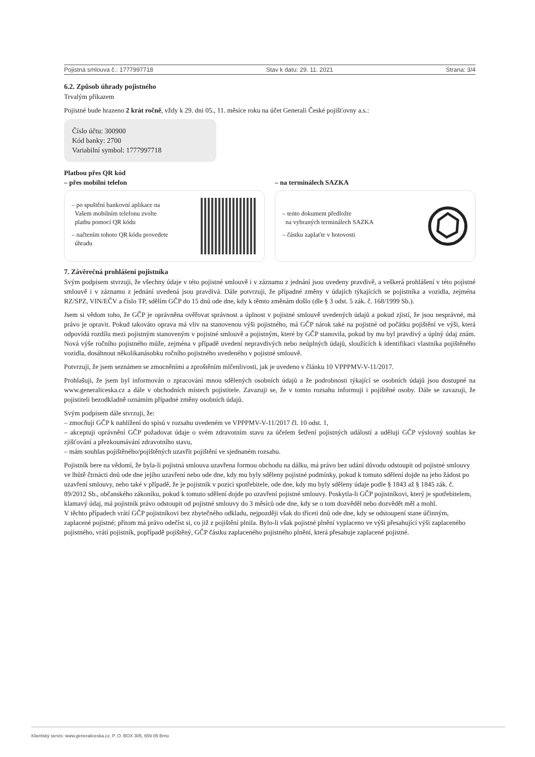Pojistná smlouva č.: 1777997718 Stav k datu: 29. 11. 2021 Strana: 3/4
6.2. Způsob úhrady pojistného
Trvalým příkazem
Pojistné bude hrazeno 2 krát ročně, vždy k 29. dni 05., 11. měsíce roku na účet Generali České pojišťovny a.s.:
Číslo účtu: 300900
Kód banky: 2700
Variabilní symbol: 1777997718
Platbou přes QR kód
– přes mobilní telefon – na terminálech SAZKA
– po spuštění bankovní aplikace na
Vašem mobilním telefonu zvolte
platbu pomocí QR kódu
– načtením tohoto QR kódu provedete
úhradu
– tento dokument předložte
na vybraných terminálech SAZKA
– částku zaplaťte v hotovosti
7. Závěrečná prohlášení pojistníka
Svým podpisem stvrzuji, že všechny údaje v této pojistné smlouvě i v záznamu z jednání jsou uvedeny pravdivě, a veškerá prohlášení v této pojistné smlouvě i v záznamu z jednání uvedená jsou pravdivá. Dále potvrzuji, že případné změny v údajích týkajících se pojistníka a vozidla, zejména RZ/SPZ, VIN/EČV a číslo TP, sdělím GČP do 15 dnů ode dne, kdy k těmto změnám došlo (dle § 3 odst. 5 zák. č. 168/1999 Sb.).
Jsem si vědom toho, že GČP je oprávněna ověřovat správnost a úplnost v pojistné smlouvě uvedených údajů a pokud zjistí, že jsou nesprávné, má právo je opravit. Pokud takováto oprava má vliv na stanovenou výši pojistného, má GČP nárok také na pojistné od počátku pojištění ve výši, která odpovídá rozdílu mezi pojistným stanoveným v pojistné smlouvě a pojistným, které by GČP stanovila, pokud by mu byl pravdivý a úplný údaj znám. Nová výše ročního pojistného může, zejména v případě uvedení nepravdivých nebo neúplných údajů, sloužících k identifikaci vlastníka pojištěného vozidla, dosáhnout několikanásobku ročního pojistného uvedeného v pojistné smlouvě.
Potvrzuji, že jsem seznámen se zmocněními a zproštěním mlčenlivosti, jak je uvedeno v článku 10 VPPPMV-V-11/2017.
Prohlašuji, že jsem byl informován o zpracování mnou sdělených osobních údajů a že podrobnosti týkající se osobních údajů jsou dostupné na www.generaliceska.cz a dále v obchodních místech pojistitele. Zavazuji se, že v tomto rozsahu informuji i pojištěné osoby. Dále se zavazuji, že pojistiteli bezodkladně oznámím případné změny osobních údajů.
Svým podpisem dále stvrzuji, že:
– zmocňuji GČP k nahlížení do spisů v rozsahu uvedeném ve VPPPMV-V-11/2017 čl. 10 odst. 1,
– akceptuji oprávnění GČP požadovat údaje o svém zdravotním stavu za účelem šetření pojistných událostí a uděluji GČP výslovný souhlas ke zjišťování a přezkoumávání zdravotního stavu,
– mám souhlas pojištěného/pojištěných uzavřít pojištění ve sjednaném rozsahu.
Pojistník bere na vědomí, že byla-li pojistná smlouva uzavřena formou obchodu na dálku, má právo bez udání důvodu odstoupit od pojistné smlouvy ve lhůtě čtrnácti dnů ode dne jejího uzavření nebo ode dne, kdy mu byly sděleny pojistné podmínky, pokud k tomuto sdělení dojde na jeho žádost po uzavření smlouvy, nebo také v případě, že je pojistník v pozici spotřebitele, ode dne, kdy mu byly sděleny údaje podle § 1843 až § 1845 zák. č. 89/2012 Sb., občanského zákoníku, pokud k tomuto sdělení dojde po uzavření pojistné smlouvy. Poskytla-li GČP pojistníkovi, který je spotřebitelem, klamavý údaj, má pojistník právo odstoupit od pojistné smlouvy do 3 měsíců ode dne, kdy se o tom dozvěděl nebo dozvědět měl a mohl.
V těchto případech vrátí GČP pojistníkovi bez zbytečného odkladu, nejpozději však do třiceti dnů ode dne, kdy se odstoupení stane účinným, zaplacené pojistné; přitom má právo odečíst si, co již z pojištění plnila. Bylo-li však pojistné plnění vyplaceno ve výši přesahující výši zaplaceného pojistného, vrátí pojistník, popřípadě pojištěný, GČP částku zaplaceného pojistného plnění, která přesahuje zaplacené pojistné.
Klientský servis: www.generaliceska.cz, P. O. BOX 305, 659 05 Brno